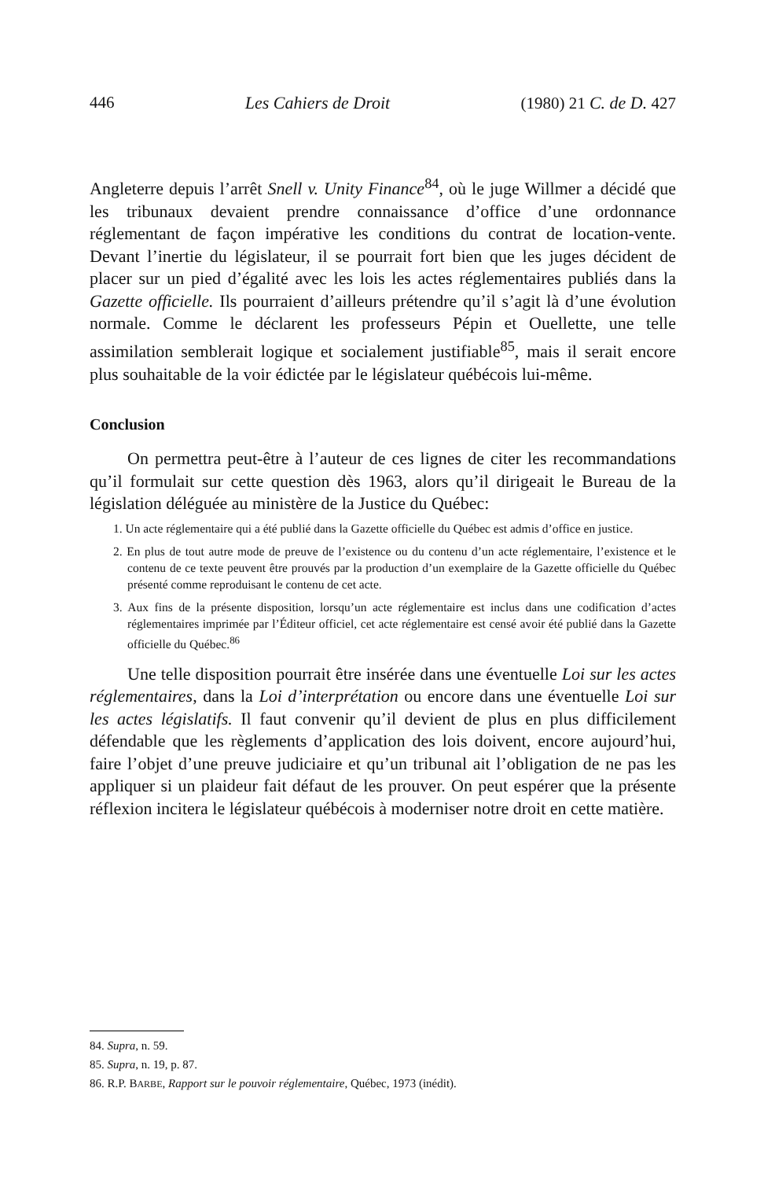446 Les Cahiers de Droit (1980) 21 C. de D. 427
Angleterre depuis l’arrêt Snell v. Unity Finance<sup>84</sup>, où le juge Willmer a décidé que les tribunaux devaient prendre connaissance d’office d’une ordonnance réglementant de façon impérative les conditions du contrat de location-vente. Devant l’inertie du législateur, il se pourrait fort bien que les juges décident de placer sur un pied d’égalité avec les lois les actes réglementaires publiés dans la Gazette officielle. Ils pourraient d’ailleurs prétendre qu’il s’agit là d’une évolution normale. Comme le déclarent les professeurs Pépin et Ouellette, une telle assimilation semblerait logique et socialement justifiable<sup>85</sup>, mais il serait encore plus souhaitable de la voir édictée par le législateur québécois lui-même.
Conclusion
On permettra peut-être à l’auteur de ces lignes de citer les recommandations qu’il formulait sur cette question dès 1963, alors qu’il dirigeait le Bureau de la législation déléguée au ministère de la Justice du Québec:
1. Un acte réglementaire qui a été publié dans la Gazette officielle du Québec est admis d’office en justice.
2. En plus de tout autre mode de preuve de l’existence ou du contenu d’un acte réglementaire, l’existence et le contenu de ce texte peuvent être prouvés par la production d’un exemplaire de la Gazette officielle du Québec présenté comme reproduisant le contenu de cet acte.
3. Aux fins de la présente disposition, lorsqu’un acte réglementaire est inclus dans une codification d’actes réglementaires imprimée par l’Éditeur officiel, cet acte réglementaire est censé avoir été publié dans la Gazette officielle du Québec.<sup>86</sup>
Une telle disposition pourrait être insérée dans une éventuelle Loi sur les actes réglementaires, dans la Loi d’interprétation ou encore dans une éventuelle Loi sur les actes législatifs. Il faut convenir qu’il devient de plus en plus difficilement défendable que les règlements d’application des lois doivent, encore aujourd’hui, faire l’objet d’une preuve judiciaire et qu’un tribunal ait l’obligation de ne pas les appliquer si un plaideur fait défaut de les prouver. On peut espérer que la présente réflexion incitera le législateur québécois à moderniser notre droit en cette matière.
84. Supra, n. 59.
85. Supra, n. 19, p. 87.
86. R.P. BARBE, Rapport sur le pouvoir réglementaire, Québec, 1973 (inédit).